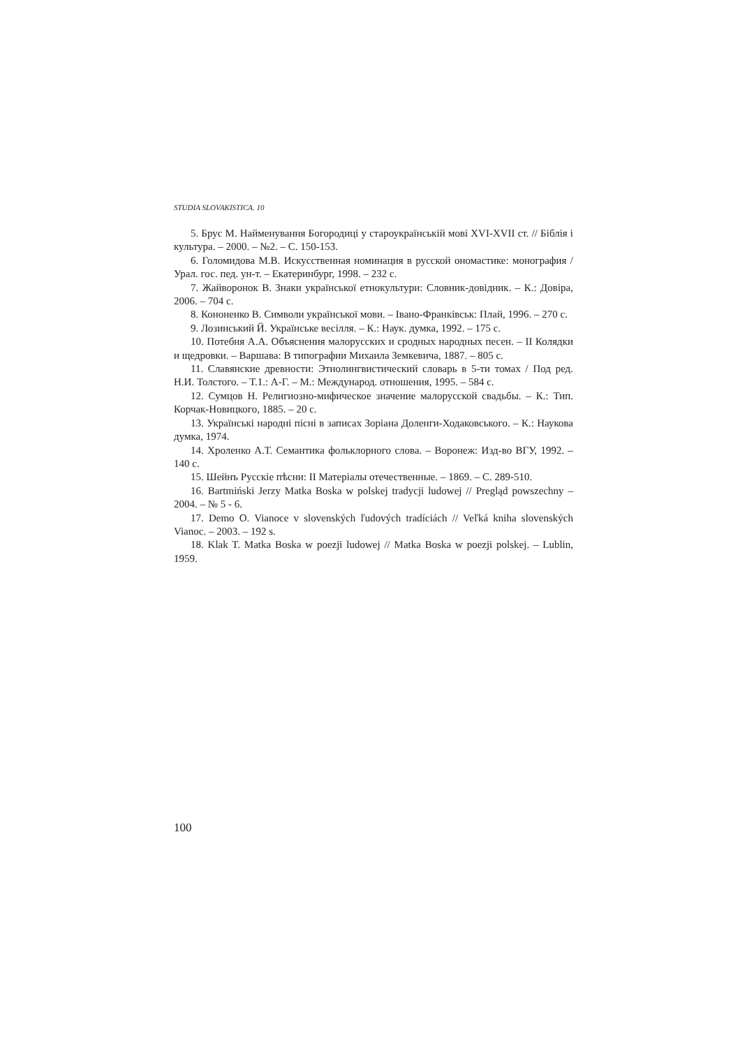STUDIA SLOVAKISTICA. 10
5. Брус М. Найменування Богородиці у староукраїнській мові XVI-XVII ст. // Біблія і культура. – 2000. – №2. – С. 150-153.
6. Голомидова М.В. Искусственная номинация в русской ономастике: монография / Урал. гос. пед. ун-т. – Екатеринбург, 1998. – 232 с.
7. Жайворонок В. Знаки української етнокультури: Словник-довідник. – К.: Довіра, 2006. – 704 с.
8. Кононенко В. Символи української мови. – Івано-Франківськ: Плай, 1996. – 270 с.
9. Лозинський Й. Українське весілля. – К.: Наук. думка, 1992. – 175 с.
10. Потебня А.А. Объяснения малорусских и сродных народных песен. – II Колядки и щедровки. – Варшава: В типографии Михаила Земкевича, 1887. – 805 с.
11. Славянские древности: Этнолингвистический словарь в 5-ти томах / Под ред. Н.И. Толстого. – Т.1.: А-Г. – М.: Международ. отношения, 1995. – 584 с.
12. Сумцов Н. Религиозно-мифическое значение малорусской свадьбы. – К.: Тип. Корчак-Новицкого, 1885. – 20 с.
13. Українські народні пісні в записах Зоріана Доленги-Ходаковського. – К.: Наукова думка, 1974.
14. Хроленко А.Т. Семантика фольклорного слова. – Воронеж: Изд-во ВГУ, 1992. – 140 с.
15. Шейнъ Русскіе пѣсни: II Матеріалы отечественные. – 1869. – С. 289-510.
16. Bartmiński Jerzy Matka Boska w polskej tradycji ludowej // Pregląd powszechny – 2004. – № 5 - 6.
17. Demo O. Vianoce v slovenských ľudových tradíciách // Veľká kniha slovenských Vianoc. – 2003. – 192 s.
18. Klak T. Matka Boska w poezji ludowej // Matka Boska w poezji polskej. – Lublin, 1959.
100